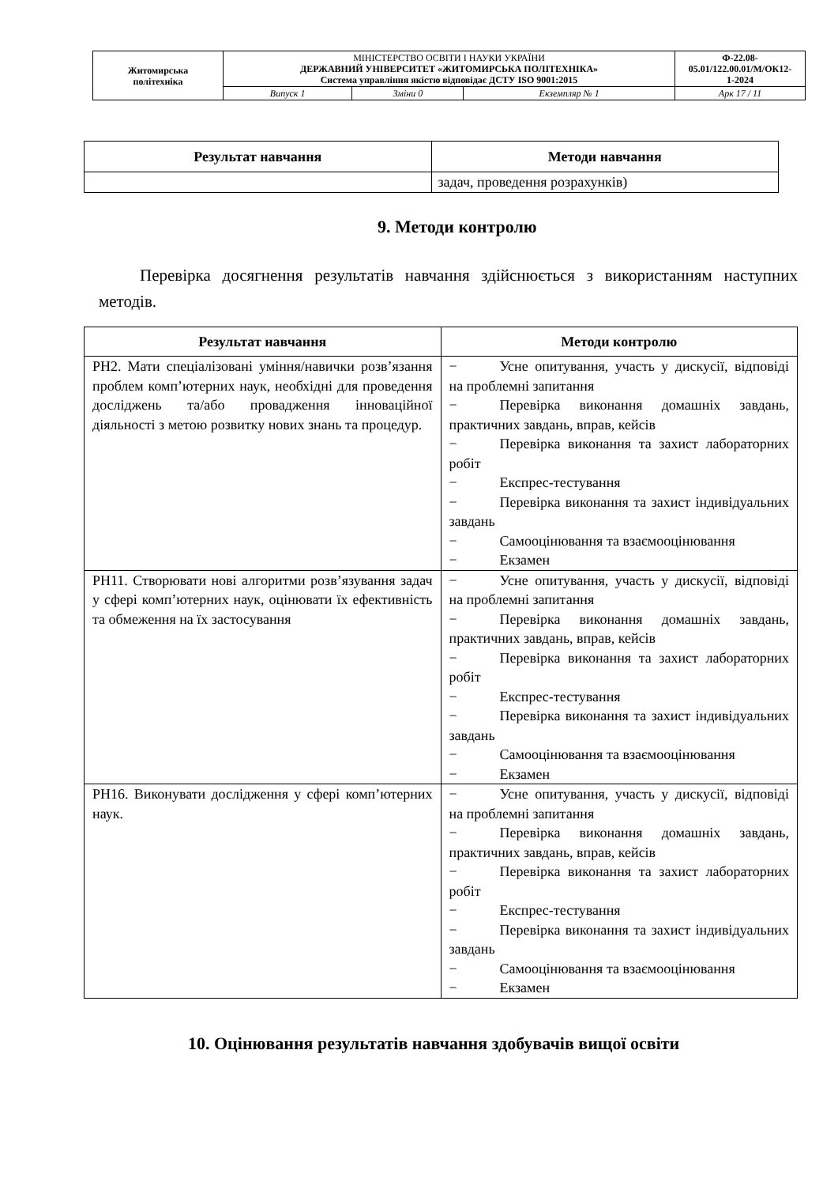| Житомирська політехніка | МІНІСТЕРСТВО ОСВІТИ І НАУКИ УКРАЇНИ ДЕРЖАВНИЙ УНІВЕРСИТЕТ «ЖИТОМИРСЬКА ПОЛІТЕХНІКА» Система управління якістю відповідає ДСТУ ISO 9001:2015 | | | Ф-22.08- 05.01/122.00.01/М/ОК12- 1-2024 |
| | Випуск 1 | Зміни 0 | Екземпляр № 1 | Арк 17 / 11 |
| Результат навчання | Методи навчання |
| --- | --- |
| | задач, проведення розрахунків) |
9. Методи контролю
Перевірка досягнення результатів навчання здійснюється з використанням наступних методів.
| Результат навчання | Методи контролю |
| --- | --- |
| РН2. Мати спеціалізовані уміння/навички розв’язання проблем комп’ютерних наук, необхідні для проведення досліджень та/або провадження інноваційної діяльності з метою розвитку нових знань та процедур. | − Усне опитування, участь у дискусії, відповіді на проблемні запитання − Перевірка виконання домашніх завдань, практичних завдань, вправ, кейсів − Перевірка виконання та захист лабораторних робіт − Експрес-тестування − Перевірка виконання та захист індивідуальних завдань − Самооцінювання та взаємооцінювання − Екзамен |
| РН11. Створювати нові алгоритми розв’язування задач у сфері комп’ютерних наук, оцінювати їх ефективність та обмеження на їх застосування | − Усне опитування, участь у дискусії, відповіді на проблемні запитання − Перевірка виконання домашніх завдань, практичних завдань, вправ, кейсів − Перевірка виконання та захист лабораторних робіт − Експрес-тестування − Перевірка виконання та захист індивідуальних завдань − Самооцінювання та взаємооцінювання − Екзамен |
| РН16. Виконувати дослідження у сфері комп’ютерних наук. | − Усне опитування, участь у дискусії, відповіді на проблемні запитання − Перевірка виконання домашніх завдань, практичних завдань, вправ, кейсів − Перевірка виконання та захист лабораторних робіт − Експрес-тестування − Перевірка виконання та захист індивідуальних завдань − Самооцінювання та взаємооцінювання − Екзамен |
10. Оцінювання результатів навчання здобувачів вищої освіти